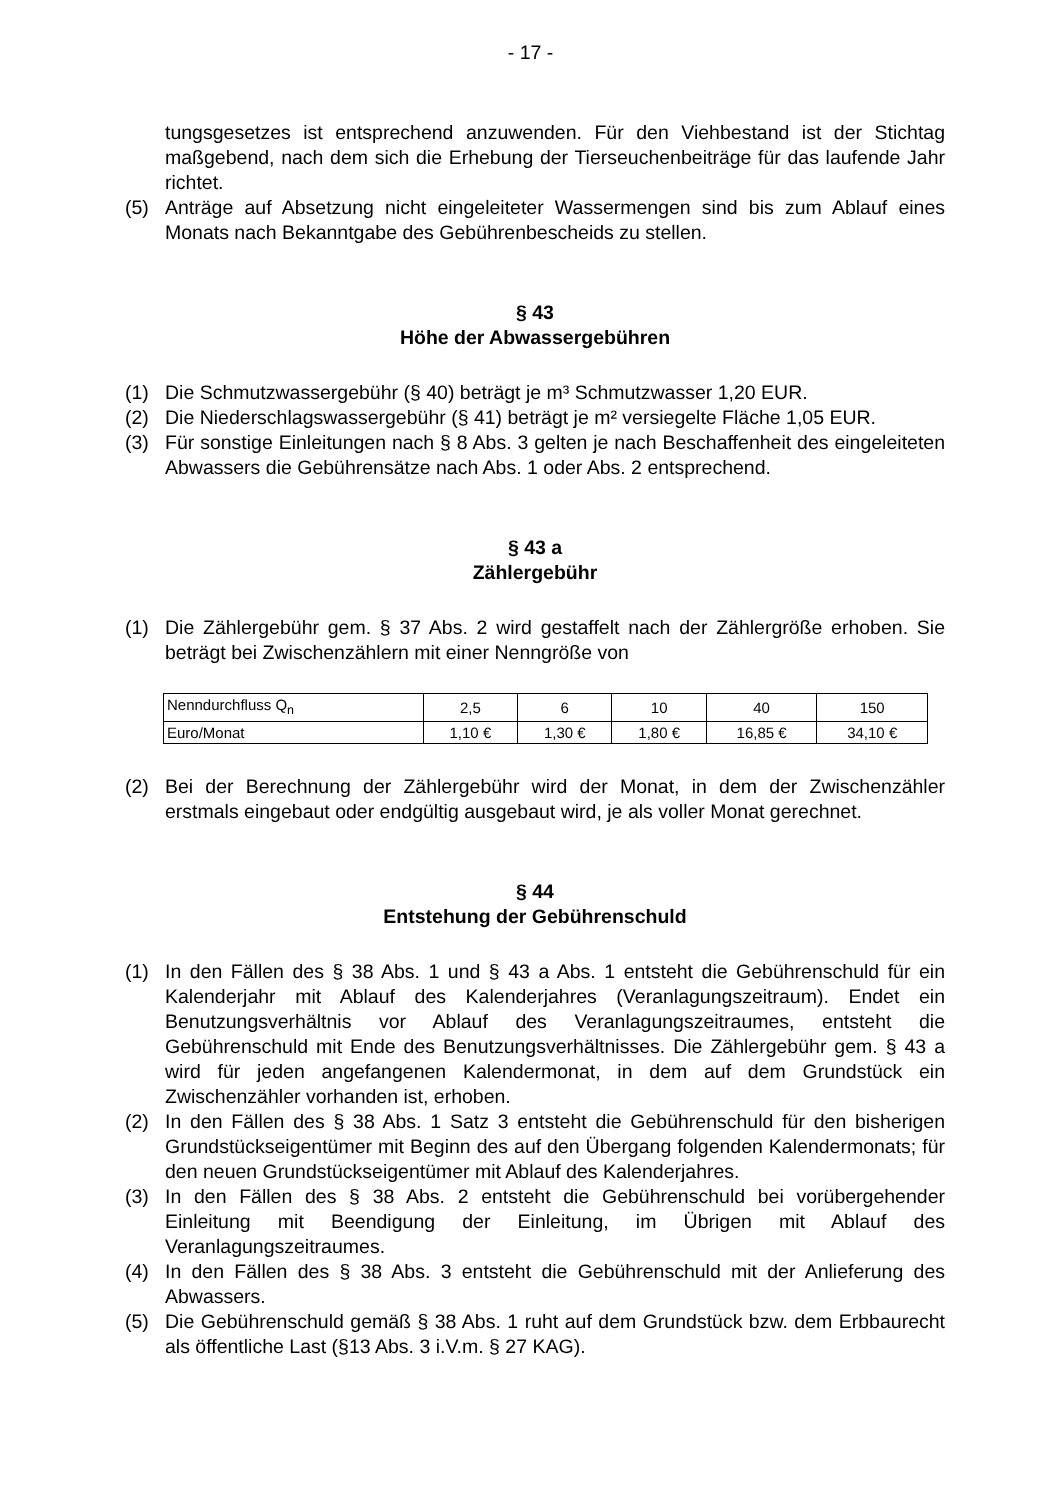- 17 -
tungsgesetzes ist entsprechend anzuwenden. Für den Viehbestand ist der Stichtag maßgebend, nach dem sich die Erhebung der Tierseuchenbeiträge für das laufende Jahr richtet.
(5) Anträge auf Absetzung nicht eingeleiteter Wassermengen sind bis zum Ablauf eines Monats nach Bekanntgabe des Gebührenbescheids zu stellen.
§ 43
Höhe der Abwassergebühren
(1) Die Schmutzwassergebühr (§ 40) beträgt je m³ Schmutzwasser 1,20 EUR.
(2) Die Niederschlagswassergebühr (§ 41) beträgt je m² versiegelte Fläche 1,05 EUR.
(3) Für sonstige Einleitungen nach § 8 Abs. 3 gelten je nach Beschaffenheit des eingeleiteten Abwassers die Gebührensätze nach Abs. 1 oder Abs. 2 entsprechend.
§ 43 a
Zählergebühr
(1) Die Zählergebühr gem. § 37 Abs. 2 wird gestaffelt nach der Zählergröße erhoben. Sie beträgt bei Zwischenzählern mit einer Nenngröße von
| Nenndurchfluss Q<sub>n</sub> | 2,5 | 6 | 10 | 40 | 150 |
| Euro/Monat | 1,10 € | 1,30 € | 1,80 € | 16,85 € | 34,10 € |
(2) Bei der Berechnung der Zählergebühr wird der Monat, in dem der Zwischenzähler erstmals eingebaut oder endgültig ausgebaut wird, je als voller Monat gerechnet.
§ 44
Entstehung der Gebührenschuld
(1) In den Fällen des § 38 Abs. 1 und § 43 a Abs. 1 entsteht die Gebührenschuld für ein Kalenderjahr mit Ablauf des Kalenderjahres (Veranlagungszeitraum). Endet ein Benutzungsverhältnis vor Ablauf des Veranlagungszeitraumes, entsteht die Gebührenschuld mit Ende des Benutzungsverhältnisses. Die Zählergebühr gem. § 43 a wird für jeden angefangenen Kalendermonat, in dem auf dem Grundstück ein Zwischenzähler vorhanden ist, erhoben.
(2) In den Fällen des § 38 Abs. 1 Satz 3 entsteht die Gebührenschuld für den bisherigen Grundstückseigentümer mit Beginn des auf den Übergang folgenden Kalendermonats; für den neuen Grundstückseigentümer mit Ablauf des Kalenderjahres.
(3) In den Fällen des § 38 Abs. 2 entsteht die Gebührenschuld bei vorübergehender Einleitung mit Beendigung der Einleitung, im Übrigen mit Ablauf des Veranlagungszeitraumes.
(4) In den Fällen des § 38 Abs. 3 entsteht die Gebührenschuld mit der Anlieferung des Abwassers.
(5) Die Gebührenschuld gemäß § 38 Abs. 1 ruht auf dem Grundstück bzw. dem Erbbaurecht als öffentliche Last (§13 Abs. 3 i.V.m. § 27 KAG).